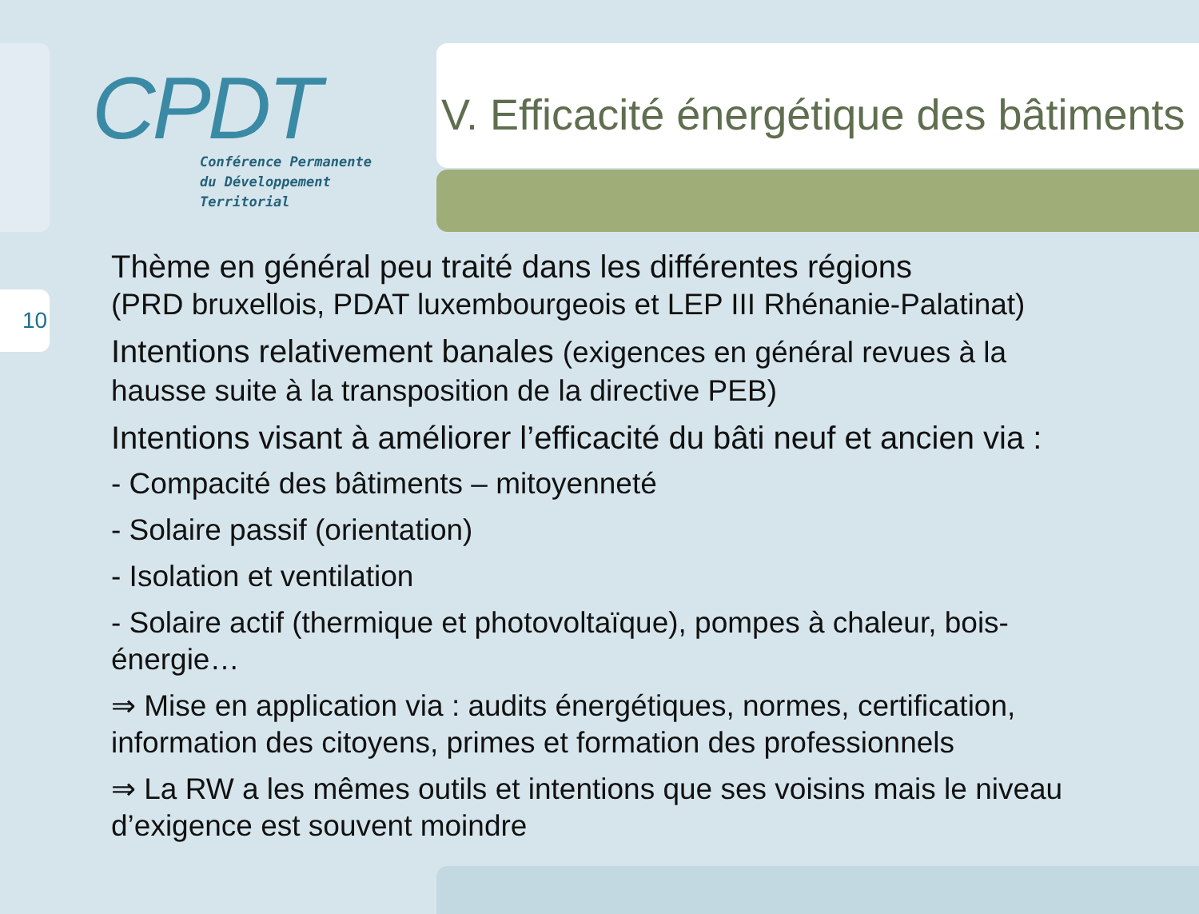CPDT
Conférence Permanente
du Développement
Territorial
V. Efficacité énergétique des bâtiments
10
Thème en général peu traité dans les différentes régions
(PRD bruxellois, PDAT luxembourgeois et LEP III Rhénanie-Palatinat)
Intentions relativement banales (exigences en général revues à la hausse suite à la transposition de la directive PEB)
Intentions visant à améliorer l’efficacité du bâti neuf et ancien via :
- Compacité des bâtiments – mitoyenneté
- Solaire passif (orientation)
- Isolation et ventilation
- Solaire actif (thermique et photovoltaïque), pompes à chaleur, bois-énergie…
⇒ Mise en application via : audits énergétiques, normes, certification, information des citoyens, primes et formation des professionnels
⇒ La RW a les mêmes outils et intentions que ses voisins mais le niveau d’exigence est souvent moindre